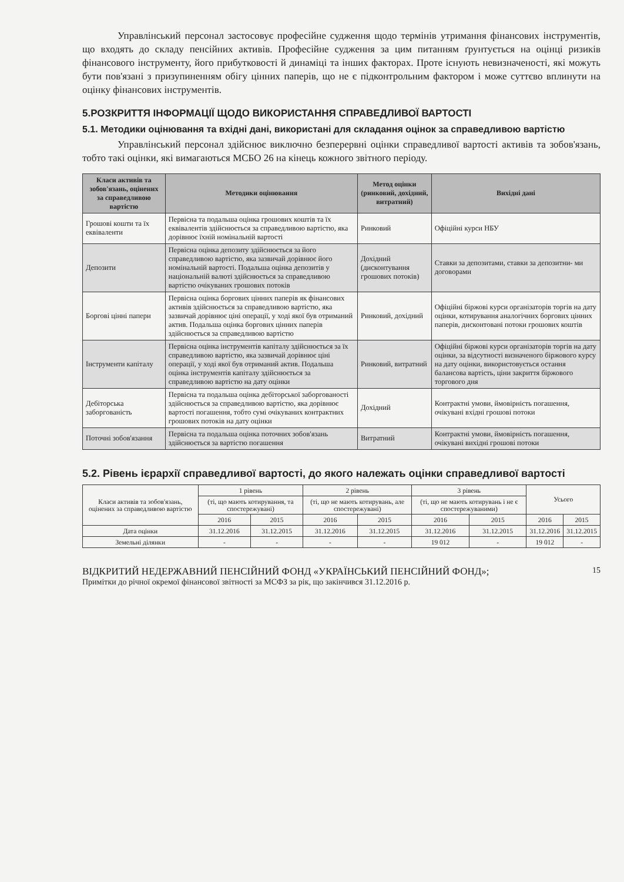Управлінський персонал застосовує професійне судження щодо термінів утримання фінансових інструментів, що входять до складу пенсійних активів. Професійне судження за цим питанням ґрунтується на оцінці ризиків фінансового інструменту, його прибутковості й динаміці та інших факторах. Проте існують невизначеності, які можуть бути пов'язані з призупиненням обігу цінних паперів, що не є підконтрольним фактором і може суттєво вплинути на оцінку фінансових інструментів.
5.РОЗКРИТТЯ ІНФОРМАЦІЇ ЩОДО ВИКОРИСТАННЯ СПРАВЕДЛИВОЇ ВАРТОСТІ
5.1. Методики оцінювання та вхідні дані, використані для складання оцінок за справедливою вартістю
Управлінський персонал здійснює виключно безперервні оцінки справедливої вартості активів та зобов'язань, тобто такі оцінки, які вимагаються МСБО 26 на кінець кожного звітного періоду.
| Класи активів та зобов'язань, оцінених за справедливою вартістю | Методики оцінювання | Метод оцінки (ринковий, дохідний, витратний) | Вихідні дані |
| --- | --- | --- | --- |
| Грошові кошти та їх еквіваленти | Первісна та подальша оцінка грошових коштів та їх еквівалентів здійснюється за справедливою вартістю, яка дорівнює їхній номінальній вартості | Ринковий | Офіційні курси НБУ |
| Депозити | Первісна оцінка депозиту здійснюється за його справедливою вартістю, яка зазвичай дорівнює його номінальній вартості. Подальша оцінка депозитів у національній валюті здійснюється за справедливою вартістю очікуваних грошових потоків | Дохідний (дисконтування грошових потоків) | Ставки за депозитами, ставки за депозитни- ми договорами |
| Боргові цінні папери | Первісна оцінка боргових цінних паперів як фінансових активів здійснюється за справедливою вартістю, яка зазвичай дорівнює ціні операції, у ході якої був отриманий актив. Подальша оцінка боргових цінних паперів здійснюється за справедливою вартістю | Ринковий, дохідний | Офіційні біржові курси організаторів торгів на дату оцінки, котирування аналогічних боргових цінних паперів, дисконтовані потоки грошових коштів |
| Інструменти капіталу | Первісна оцінка інструментів капіталу здійснюється за їх справедливою вартістю, яка зазвичай дорівнює ціні операції, у ході якої був отриманий актив. Подальша оцінка інструментів капіталу здійснюється за справедливою вартістю на дату оцінки | Ринковий, витратний | Офіційні біржові курси організаторів торгів на дату оцінки, за відсутності визначеного біржового курсу на дату оцінки, використовується остання балансова вартість, ціни закриття біржового торгового дня |
| Дебіторська заборгованість | Первісна та подальша оцінка дебіторської заборгованості здійснюється за справедливою вартістю, яка дорівнює вартості погашення, тобто сумі очікуваних контрактних грошових потоків на дату оцінки | Дохідний | Контрактні умови, ймовірність погашення, очікувані вхідні грошові потоки |
| Поточні зобов'язання | Первісна та подальша оцінка поточних зобов'язань здійснюється за вартістю погашення | Витратний | Контрактні умови, ймовірність погашення, очікувані вихідні грошові потоки |
5.2. Рівень ієрархії справедливої вартості, до якого належать оцінки справедливої вартості
| Класи активів та зобов'язань, оцінених за справедливою вартістю | 1 рівень | | 2 рівень | | 3 рівень | | Усього | |
| --- | --- | --- | --- | --- | --- | --- | --- | --- |
| | (ті, що мають котирування, та спостережувані) | | (ті, що не мають котирувань, але спостережувані) | | (ті, що не мають котирувань і не є спостережуваними) | | | |
| | 2016 | 2015 | 2016 | 2015 | 2016 | 2015 | 2016 | 2015 |
| Дата оцінки | 31.12.2016 | 31.12.2015 | 31.12.2016 | 31.12.2015 | 31.12.2016 | 31.12.2015 | 31.12.2016 | 31.12.2015 |
| Земельні ділянки | - | - | - | - | 19 012 | - | 19 012 | - |
15 ВІДКРИТИЙ НЕДЕРЖАВНИЙ ПЕНСІЙНИЙ ФОНД «УКРАЇНСЬКИЙ ПЕНСІЙНИЙ ФОНД»;
Примітки до річної окремої фінансової звітності за МСФЗ за рік, що закінчився 31.12.2016 р.